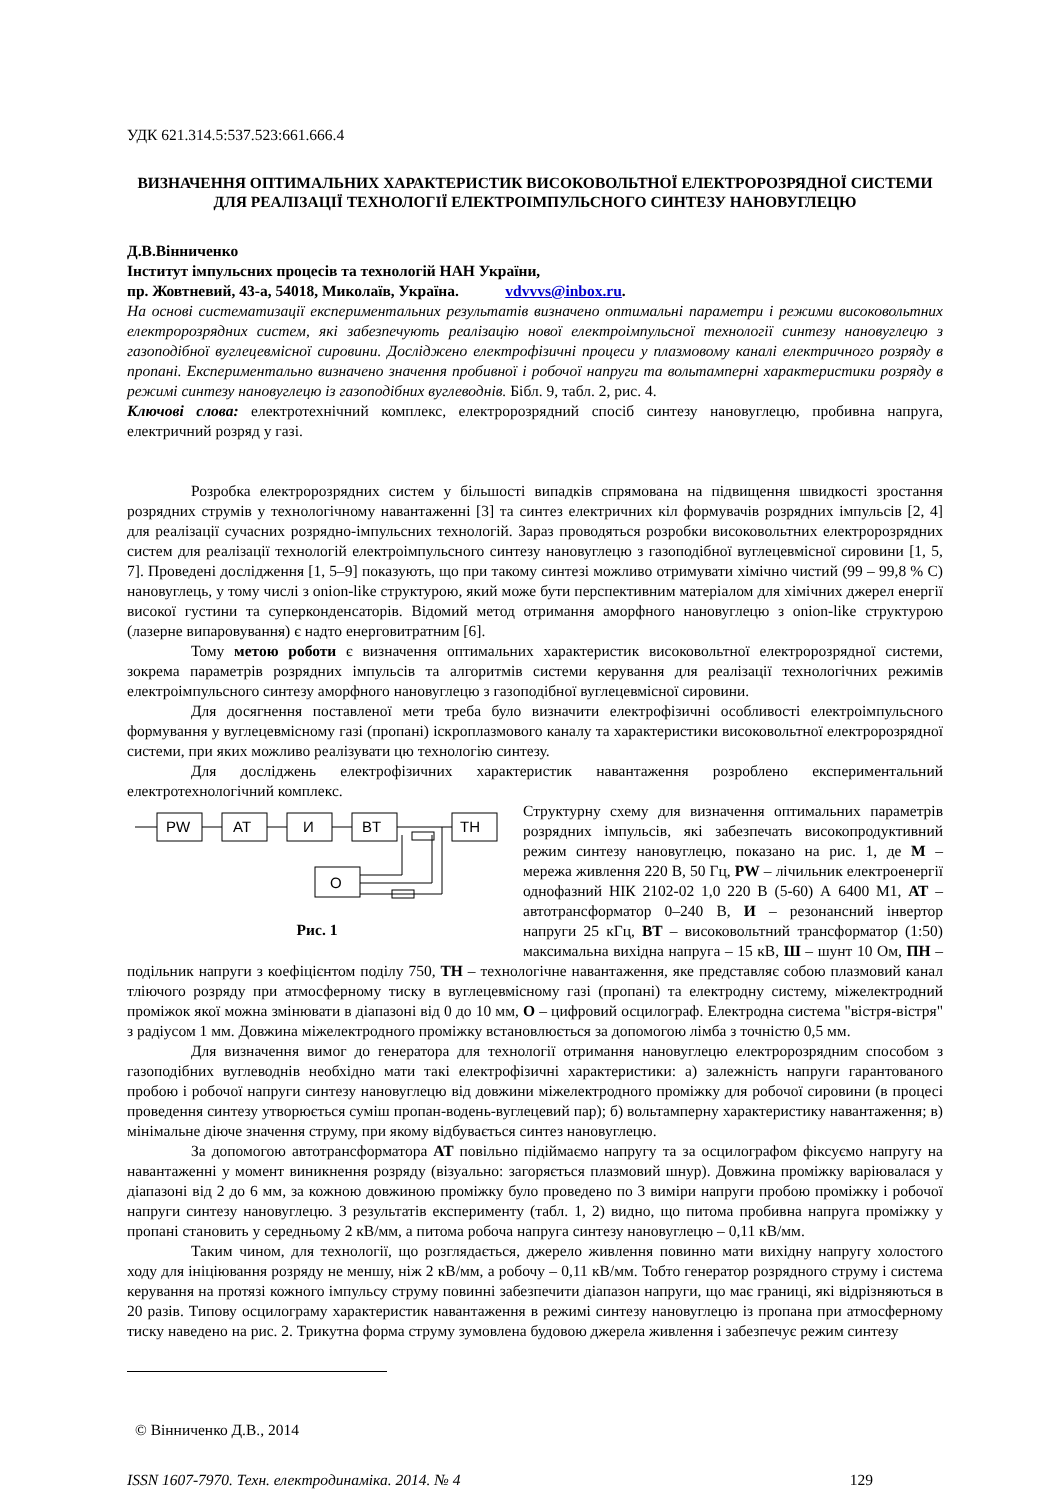УДК 621.314.5:537.523:661.666.4
ВИЗНАЧЕННЯ ОПТИМАЛЬНИХ ХАРАКТЕРИСТИК ВИСОКОВОЛЬТНОЇ ЕЛЕКТРОРОЗРЯДНОЇ СИСТЕМИ ДЛЯ РЕАЛІЗАЦІЇ ТЕХНОЛОГІЇ ЕЛЕКТРОІМПУЛЬСНОГО СИНТЕЗУ НАНОВУГЛЕЦЮ
Д.В.Вінниченко
Інститут імпульсних процесів та технологій НАН України,
пр. Жовтневий, 43-а, 54018, Миколаїв, Україна. vdvvvs@inbox.ru.
На основі систематизації експериментальних результатів визначено оптимальні параметри і режими високовольтних електророзрядних систем, які забезпечують реалізацію нової електроімпульсної технології синтезу нановуглецю з газоподібної вуглецевмісної сировини. Досліджено електрофізичні процеси у плазмовому каналі електричного розряду в пропані. Експериментально визначено значення пробивної і робочої напруги та вольтамперні характеристики розряду в режимі синтезу нановуглецю із газоподібних вуглеводнів. Бібл. 9, табл. 2, рис. 4.
Ключові слова: електротехнічний комплекс, електророзрядний спосіб синтезу нановуглецю, пробивна напруга, електричний розряд у газі.
Розробка електророзрядних систем у більшості випадків спрямована на підвищення швидкості зростання розрядних струмів у технологічному навантаженні [3] та синтез електричних кіл формувачів розрядних імпульсів [2, 4] для реалізації сучасних розрядно-імпульсних технологій. Зараз проводяться розробки високовольтних електророзрядних систем для реалізації технологій електроімпульсного синтезу нановуглецю з газоподібної вуглецевмісної сировини [1, 5, 7]. Проведені дослідження [1, 5–9] показують, що при такому синтезі можливо отримувати хімічно чистий (99 – 99,8 % С) нановуглець, у тому числі з onion-like структурою, який може бути перспективним матеріалом для хімічних джерел енергії високої густини та суперконденсаторів. Відомий метод отримання аморфного нановуглецю з onion-like структурою (лазерне випаровування) є надто енерговитратним [6].
Тому метою роботи є визначення оптимальних характеристик високовольтної електророзрядної системи, зокрема параметрів розрядних імпульсів та алгоритмів системи керування для реалізації технологічних режимів електроімпульсного синтезу аморфного нановуглецю з газоподібної вуглецевмісної сировини.
Для досягнення поставленої мети треба було визначити електрофізичні особливості електроімпульсного формування у вуглецевмісному газі (пропані) іскроплазмового каналу та характеристики високовольтної електророзрядної системи, при яких можливо реалізувати цю технологію синтезу.
Для досліджень електрофізичних характеристик навантаження розроблено експериментальний електротехнологічний комплекс.
PW
AT
И
BT
TH
О
Рис. 1
Структурну схему для визначення оптимальних параметрів розрядних імпульсів, які забезпечать високопродуктивний режим синтезу нановуглецю, показано на рис. 1, де М – мережа живлення 220 В, 50 Гц, PW – лічильник електроенергії однофазний НІК 2102-02 1,0 220 В (5-60) А 6400 М1, АТ – автотрансформатор 0–240 В, И – резонансний інвертор напруги 25 кГц, ВТ – високовольтний трансформатор (1:50) максимальна вихідна напруга – 15 кВ, Ш – шунт 10 Ом, ПН – подільник напруги з коефіцієнтом поділу 750, ТН – технологічне навантаження, яке представляє собою плазмовий канал тліючого розряду при атмосферному тиску в вуглецевмісному газі (пропані) та електродну систему, міжелектродний проміжок якої можна змінювати в діапазоні від 0 до 10 мм, О – цифровий осцилограф. Електродна система "вістря-вістря" з радіусом 1 мм. Довжина міжелектродного проміжку встановлюється за допомогою лімба з точністю 0,5 мм.
Для визначення вимог до генератора для технології отримання нановуглецю електророзрядним способом з газоподібних вуглеводнів необхідно мати такі електрофізичні характеристики: а) залежність напруги гарантованого пробою і робочої напруги синтезу нановуглецю від довжини міжелектродного проміжку для робочої сировини (в процесі проведення синтезу утворюється суміш пропан-водень-вуглецевий пар); б) вольтамперну характеристику навантаження; в) мінімальне діюче значення струму, при якому відбувається синтез нановуглецю.
За допомогою автотрансформатора АТ повільно підіймаємо напругу та за осцилографом фіксуємо напругу на навантаженні у момент виникнення розряду (візуально: загоряється плазмовий шнур). Довжина проміжку варіювалася у діапазоні від 2 до 6 мм, за кожною довжиною проміжку було проведено по 3 виміри напруги пробою проміжку і робочої напруги синтезу нановуглецю. З результатів експерименту (табл. 1, 2) видно, що питома пробивна напруга проміжку у пропані становить у середньому 2 кВ/мм, а питома робоча напруга синтезу нановуглецю – 0,11 кВ/мм.
Таким чином, для технології, що розглядається, джерело живлення повинно мати вихідну напругу холостого ходу для ініціювання розряду не меншу, ніж 2 кВ/мм, а робочу – 0,11 кВ/мм. Тобто генератор розрядного струму і система керування на протязі кожного імпульсу струму повинні забезпечити діапазон напруги, що має границі, які відрізняються в 20 разів. Типову осцилограму характеристик навантаження в режимі синтезу нановуглецю із пропана при атмосферному тиску наведено на рис. 2. Трикутна форма струму зумовлена будовою джерела живлення і забезпечує режим синтезу
© Вінниченко Д.В., 2014
ISSN 1607-7970. Техн. електродинаміка. 2014. № 4 129